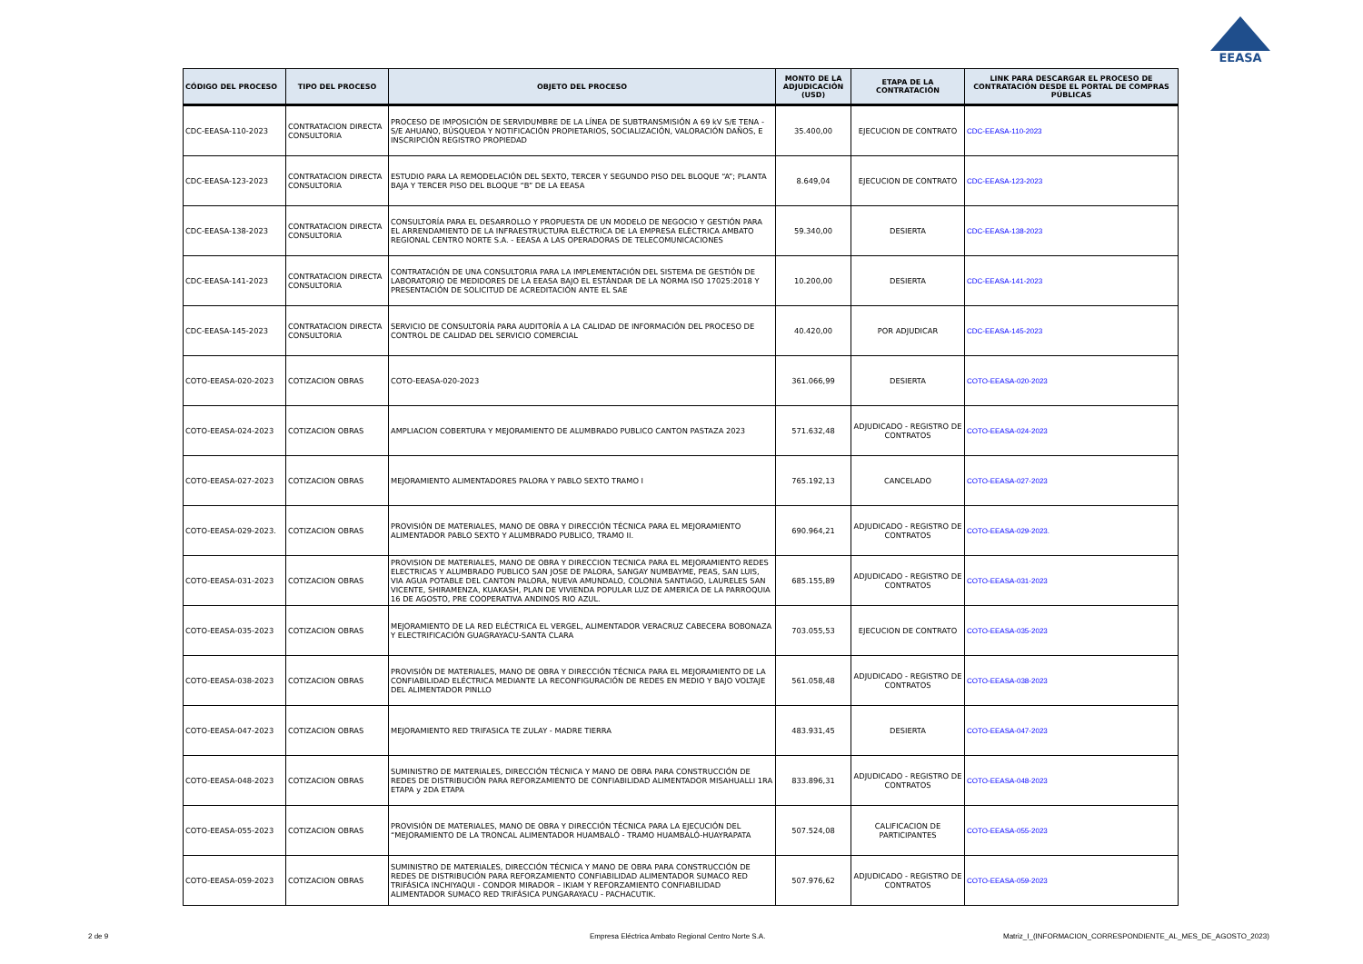EEASA
| CÓDIGO DEL PROCESO | TIPO DEL PROCESO | OBJETO DEL PROCESO | MONTO DE LA ADJUDICACIÓN (USD) | ETAPA DE LA CONTRATACIÓN | LINK PARA DESCARGAR EL PROCESO DE CONTRATACIÓN DESDE EL PORTAL DE COMPRAS PÚBLICAS |
| --- | --- | --- | --- | --- | --- |
| CDC-EEASA-110-2023 | CONTRATACION DIRECTA CONSULTORIA | PROCESO DE IMPOSICIÓN DE SERVIDUMBRE DE LA LÍNEA DE SUBTRANSMISIÓN A 69 kV S/E TENA - S/E AHUANO, BÚSQUEDA Y NOTIFICACIÓN PROPIETARIOS, SOCIALIZACIÓN, VALORACIÓN DAÑOS, E INSCRIPCIÓN REGISTRO PROPIEDAD | 35.400,00 | EJECUCION DE CONTRATO | CDC-EEASA-110-2023 |
| CDC-EEASA-123-2023 | CONTRATACION DIRECTA CONSULTORIA | ESTUDIO PARA LA REMODELACIÓN DEL SEXTO, TERCER Y SEGUNDO PISO DEL BLOQUE “A”; PLANTA BAJA Y TERCER PISO DEL BLOQUE “B” DE LA EEASA | 8.649,04 | EJECUCION DE CONTRATO | CDC-EEASA-123-2023 |
| CDC-EEASA-138-2023 | CONTRATACION DIRECTA CONSULTORIA | CONSULTORÍA PARA EL DESARROLLO Y PROPUESTA DE UN MODELO DE NEGOCIO Y GESTIÓN PARA EL ARRENDAMIENTO DE LA INFRAESTRUCTURA ELÉCTRICA DE LA EMPRESA ELÉCTRICA AMBATO REGIONAL CENTRO NORTE S.A. - EEASA A LAS OPERADORAS DE TELECOMUNICACIONES | 59.340,00 | DESIERTA | CDC-EEASA-138-2023 |
| CDC-EEASA-141-2023 | CONTRATACION DIRECTA CONSULTORIA | CONTRATACIÓN DE UNA CONSULTORIA PARA LA IMPLEMENTACIÓN DEL SISTEMA DE GESTIÓN DE LABORATORIO DE MEDIDORES DE LA EEASA BAJO EL ESTÁNDAR DE LA NORMA ISO 17025:2018 Y PRESENTACIÓN DE SOLICITUD DE ACREDITACIÓN ANTE EL SAE | 10.200,00 | DESIERTA | CDC-EEASA-141-2023 |
| CDC-EEASA-145-2023 | CONTRATACION DIRECTA CONSULTORIA | SERVICIO DE CONSULTORÍA PARA AUDITORÍA A LA CALIDAD DE INFORMACIÓN DEL PROCESO DE CONTROL DE CALIDAD DEL SERVICIO COMERCIAL | 40.420,00 | POR ADJUDICAR | CDC-EEASA-145-2023 |
| COTO-EEASA-020-2023 | COTIZACION OBRAS | COTO-EEASA-020-2023 | 361.066,99 | DESIERTA | COTO-EEASA-020-2023 |
| COTO-EEASA-024-2023 | COTIZACION OBRAS | AMPLIACION COBERTURA Y MEJORAMIENTO DE ALUMBRADO PUBLICO CANTON PASTAZA 2023 | 571.632,48 | ADJUDICADO - REGISTRO DE CONTRATOS | COTO-EEASA-024-2023 |
| COTO-EEASA-027-2023 | COTIZACION OBRAS | MEJORAMIENTO ALIMENTADORES PALORA Y PABLO SEXTO TRAMO I | 765.192,13 | CANCELADO | COTO-EEASA-027-2023 |
| COTO-EEASA-029-2023. | COTIZACION OBRAS | PROVISIÓN DE MATERIALES, MANO DE OBRA Y DIRECCIÓN TÉCNICA PARA EL MEJORAMIENTO ALIMENTADOR PABLO SEXTO Y ALUMBRADO PUBLICO, TRAMO II. | 690.964,21 | ADJUDICADO - REGISTRO DE CONTRATOS | COTO-EEASA-029-2023. |
| COTO-EEASA-031-2023 | COTIZACION OBRAS | PROVISION DE MATERIALES, MANO DE OBRA Y DIRECCION TECNICA PARA EL MEJORAMIENTO REDES ELECTRICAS Y ALUMBRADO PUBLICO SAN JOSE DE PALORA, SANGAY NUMBAYME, PEAS, SAN LUIS, VIA AGUA POTABLE DEL CANTON PALORA, NUEVA AMUNDALO, COLONIA SANTIAGO, LAURELES SAN VICENTE, SHIRAMENZA, KUAKASH, PLAN DE VIVIENDA POPULAR LUZ DE AMERICA DE LA PARROQUIA 16 DE AGOSTO, PRE COOPERATIVA ANDINOS RIO AZUL. | 685.155,89 | ADJUDICADO - REGISTRO DE CONTRATOS | COTO-EEASA-031-2023 |
| COTO-EEASA-035-2023 | COTIZACION OBRAS | MEJORAMIENTO DE LA RED ELÉCTRICA EL VERGEL, ALIMENTADOR VERACRUZ CABECERA BOBONAZA Y ELECTRIFICACIÓN GUAGRAYACU-SANTA CLARA | 703.055,53 | EJECUCION DE CONTRATO | COTO-EEASA-035-2023 |
| COTO-EEASA-038-2023 | COTIZACION OBRAS | PROVISIÓN DE MATERIALES, MANO DE OBRA Y DIRECCIÓN TÉCNICA PARA EL MEJORAMIENTO DE LA CONFIABILIDAD ELÉCTRICA MEDIANTE LA RECONFIGURACIÓN DE REDES EN MEDIO Y BAJO VOLTAJE DEL ALIMENTADOR PINLLO | 561.058,48 | ADJUDICADO - REGISTRO DE CONTRATOS | COTO-EEASA-038-2023 |
| COTO-EEASA-047-2023 | COTIZACION OBRAS | MEJORAMIENTO RED TRIFASICA TE ZULAY - MADRE TIERRA | 483.931,45 | DESIERTA | COTO-EEASA-047-2023 |
| COTO-EEASA-048-2023 | COTIZACION OBRAS | SUMINISTRO DE MATERIALES, DIRECCIÓN TÉCNICA Y MANO DE OBRA PARA CONSTRUCCIÓN DE REDES DE DISTRIBUCIÓN PARA REFORZAMIENTO DE CONFIABILIDAD ALIMENTADOR MISAHUALLI 1RA ETAPA y 2DA ETAPA | 833.896,31 | ADJUDICADO - REGISTRO DE CONTRATOS | COTO-EEASA-048-2023 |
| COTO-EEASA-055-2023 | COTIZACION OBRAS | PROVISIÓN DE MATERIALES, MANO DE OBRA Y DIRECCIÓN TÉCNICA PARA LA EJECUCIÓN DEL “MEJORAMIENTO DE LA TRONCAL ALIMENTADOR HUAMBALÓ - TRAMO HUAMBALÓ-HUAYRAPATA | 507.524,08 | CALIFICACION DE PARTICIPANTES | COTO-EEASA-055-2023 |
| COTO-EEASA-059-2023 | COTIZACION OBRAS | SUMINISTRO DE MATERIALES, DIRECCIÓN TÉCNICA Y MANO DE OBRA PARA CONSTRUCCIÓN DE REDES DE DISTRIBUCIÓN PARA REFORZAMIENTO CONFIABILIDAD ALIMENTADOR SUMACO RED TRIFÁSICA INCHIYAQUI - CONDOR MIRADOR – IKIAM Y REFORZAMIENTO CONFIABILIDAD ALIMENTADOR SUMACO RED TRIFÁSICA PUNGARAYACU - PACHACUTIK. | 507.976,62 | ADJUDICADO - REGISTRO DE CONTRATOS | COTO-EEASA-059-2023 |
2 de 9
Empresa Eléctrica Ambato Regional Centro Norte S.A.
Matriz_I_(INFORMACION_CORRESPONDIENTE_AL_MES_DE_AGOSTO_2023)